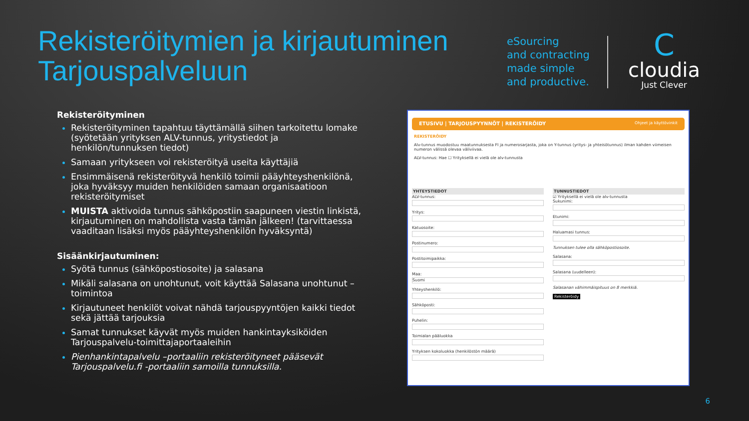Rekisteröitymien ja kirjautuminen
Tarjouspalveluun
eSourcing
and contracting
made simple
and productive.
C
cloudia
Just Clever
Rekisteröityminen
Rekisteröityminen tapahtuu täyttämällä siihen tarkoitettu lomake (syötetään yrityksen ALV-tunnus, yritystiedot ja henkilön/tunnuksen tiedot)
Samaan yritykseen voi rekisteröityä useita käyttäjiä
Ensimmäisenä rekisteröityvä henkilö toimii pääyhteyshenkilönä, joka hyväksyy muiden henkilöiden samaan organisaatioon rekisteröitymiset
MUISTA aktivoida tunnus sähköpostiin saapuneen viestin linkistä, kirjautuminen on mahdollista vasta tämän jälkeen! (tarvittaessa vaaditaan lisäksi myös pääyhteyshenkilön hyväksyntä)
Sisäänkirjautuminen:
Syötä tunnus (sähköpostiosoite) ja salasana
Mikäli salasana on unohtunut, voit käyttää Salasana unohtunut –toimintoa
Kirjautuneet henkilöt voivat nähdä tarjouspyyntöjen kaikki tiedot sekä jättää tarjouksia
Samat tunnukset käyvät myös muiden hankintayksiköiden Tarjouspalvelu-toimittajaportaaleihin
Pienhankintapalvelu –portaaliin rekisteröityneet pääsevät Tarjouspalvelu.fi -portaaliin samoilla tunnuksilla.
ETUSIVU | TARJOUSPYYNNÖT | REKISTERÖIDY Ohjeet ja käyttövinkit
REKISTERÖIDY
Alv-tunnus muodostuu maatunnuksesta FI ja numerosarjasta, joka on Y-tunnus (yritys- ja yhteisötunnus) ilman kahden viimeisen numeron välissä olevaa väliviivaa.
ALV-tunnus: Hae ☐ Yrityksellä ei vielä ole alv-tunnusta
YHTEYSTIEDOT
ALV-tunnus:
Yritys:
Katuosoite:
Postinumero:
Postitoimipaikka:
Maa:
Suomi
Yhteyshenkilö:
Sähköposti:
Puhelin:
Toimialan pääluokka
Yrityksen kokoluokka (henkilöstön määrä)
TUNNUSTIEDOT
☑ Yrityksellä ei vielä ole alv-tunnusta
Sukunimi:
Etunimi:
Haluamasi tunnus:
Tunnuksen tulee olla sähköpostiosoite.
Salasana:
Salasana (uudelleen):
Salasanan vähimmäispituus on 8 merkkiä.
Rekisteröidy
6